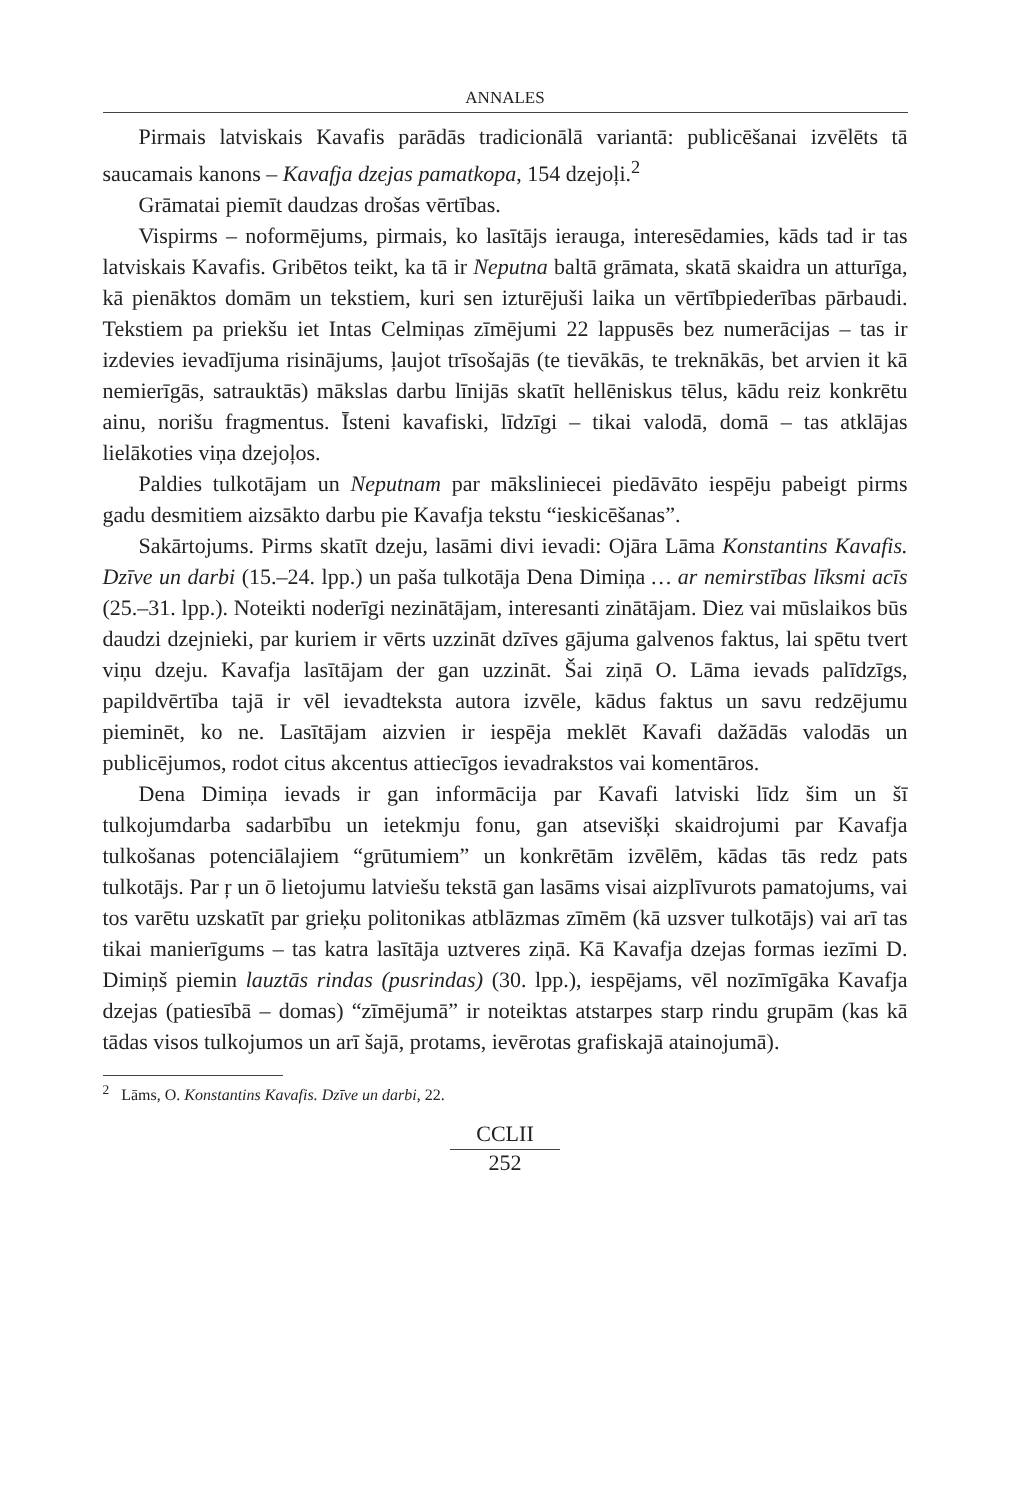ANNALES
Pirmais latviskais Kavafis parādās tradicionālā variantā: publicēšanai izvēlēts tā saucamais kanons – Kavafja dzejas pamatkopa, 154 dzejoļi.<sup>2</sup>
Grāmatai piemīt daudzas drošas vērtības.
Vispirms – noformējums, pirmais, ko lasītājs ierauga, interesēdamies, kāds tad ir tas latviskais Kavafis. Gribētos teikt, ka tā ir Neputna baltā grāmata, skatā skaidra un atturīga, kā pienāktos domām un tekstiem, kuri sen izturējuši laika un vērtībpiederības pārbaudi. Tekstiem pa priekšu iet Intas Celmiņas zīmējumi 22 lappusēs bez numerācijas – tas ir izdevies ievadījuma risinājums, ļaujot trīsošajās (te tievākās, te treknākās, bet arvien it kā nemierīgās, satrauktās) mākslas darbu līnijās skatīt hellēniskus tēlus, kādu reiz konkrētu ainu, norišu fragmentus. Īsteni kavafiski, līdzīgi – tikai valodā, domā – tas atklājas lielākoties viņa dzejoļos.
Paldies tulkotājam un Neputnam par māksliniecei piedāvāto iespēju pabeigt pirms gadu desmitiem aizsākto darbu pie Kavafja tekstu “ieskicēšanas”.
Sakārtojums. Pirms skatīt dzeju, lasāmi divi ievadi: Ojāra Lāma Konstantins Kavafis. Dzīve un darbi (15.–24. lpp.) un paša tulkotāja Dena Dimiņa … ar nemirstības līksmi acīs (25.–31. lpp.). Noteikti noderīgi nezinātājam, interesanti zinātājam. Diez vai mūslaikos būs daudzi dzejnieki, par kuriem ir vērts uzzināt dzīves gājuma galvenos faktus, lai spētu tvert viņu dzeju. Kavafja lasītājam der gan uzzināt. Šai ziņā O. Lāma ievads palīdzīgs, papildvērtība tajā ir vēl ievadteksta autora izvēle, kādus faktus un savu redzējumu pieminēt, ko ne. Lasītājam aizvien ir iespēja meklēt Kavafi dažādās valodās un publicējumos, rodot citus akcentus attiecīgos ievadrakstos vai komentāros.
Dena Dimiņa ievads ir gan informācija par Kavafi latviski līdz šim un šī tulkojumdarba sadarbību un ietekmju fonu, gan atsevišķi skaidrojumi par Kavafja tulkošanas potenciālajiem “grūtumiem” un konkrētām izvēlēm, kādas tās redz pats tulkotājs. Par ŗ un ō lietojumu latviešu tekstā gan lasāms visai aizplīvurots pamatojums, vai tos varētu uzskatīt par grieķu politonikas atblāzmas zīmēm (kā uzsver tulkotājs) vai arī tas tikai manierīgums – tas katra lasītāja uztveres ziņā. Kā Kavafja dzejas formas iezīmi D. Dimiņš piemin lauztās rindas (pusrindas) (30. lpp.), iespējams, vēl nozīmīgāka Kavafja dzejas (patiesībā – domas) “zīmējumā” ir noteiktas atstarpes starp rindu grupām (kas kā tādas visos tulkojumos un arī šajā, protams, ievērotas grafiskajā atainojumā).
<sup>2</sup> Lāms, O. Konstantins Kavafis. Dzīve un darbi, 22.
CCLII
252